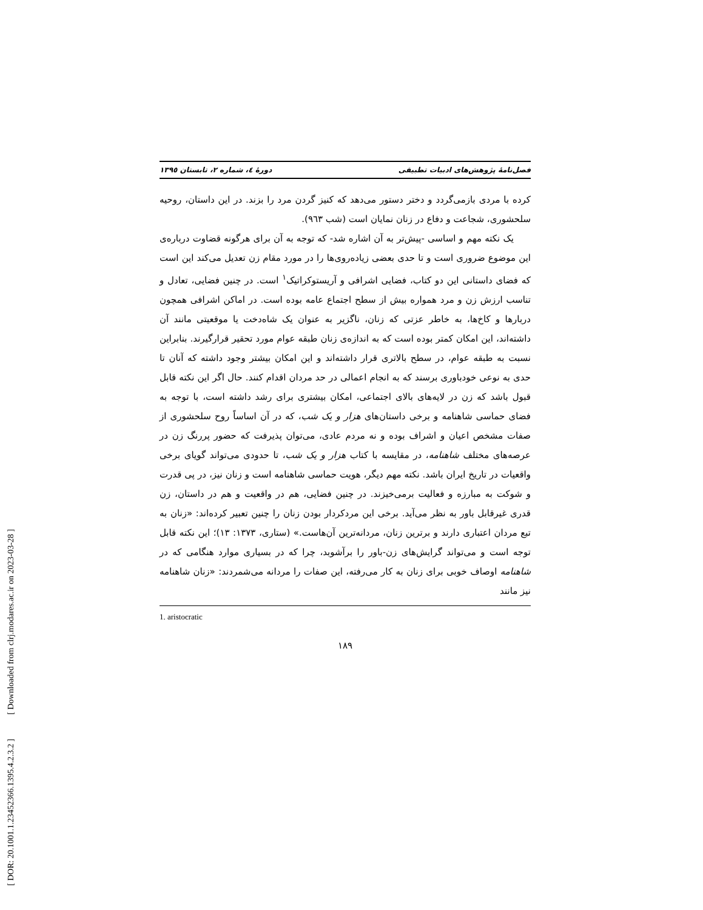[ DOR: 20.1001.1.23452366.1395.4.2.3.2 ] [ Downloaded from clrj.modares.ac.ir on 2023-03-28 ]
فصل‌نامهٔ پژوهش‌های ادبیات تطبیقی دورهٔ ٤، شماره ٢، تابستان ١٣٩٥
کرده با مردی بازمی‌گردد و دختر دستور می‌دهد که کنیز گردن مرد را بزند. در این داستان، روحیه سلحشوری، شجاعت و دفاع در زنان نمایان است (شب ٩٦٣).
یک نکته مهم و اساسی -پیش‌تر به آن اشاره شد- که توجه به آن برای هرگونه قضاوت درباره‌ی این موضوع ضروری است و تا حدی بعضی زیاده‌روی‌ها را در مورد مقام زن تعدیل می‌کند این است که فضای داستانی این دو کتاب، فضایی اشرافی و آریستوکراتیک<sup>١</sup> است. در چنین فضایی، تعادل و تناسب ارزش زن و مرد همواره بیش از سطح اجتماع عامه بوده است. در اماکن اشرافی همچون دربارها و کاخ‌ها، به خاطر عزتی که زنان، ناگزیر به عنوان یک شاه‌دخت یا موقعیتی مانند آن داشته‌اند، این امکان کمتر بوده است که به اندازه‌ی زنان طبقه عوام مورد تحقیر قرارگیرند. بنابراین نسبت به طبقه عوام، در سطح بالاتری قرار داشته‌اند و این امکان بیشتر وجود داشته که آنان تا حدی به نوعی خودباوری برسند که به انجام اعمالی در حد مردان اقدام کنند. حال اگر این نکته قابل قبول باشد که زن در لایه‌های بالای اجتماعی، امکان بیشتری برای رشد داشته است، با توجه به فضای حماسی شاهنامه و برخی داستان‌های هزار و یک شب، که در آن اساساً روح سلحشوری از صفات مشخص اعیان و اشراف بوده و نه مردم عادی، می‌توان پذیرفت که حضور پررنگ زن در عرصه‌های مختلف شاهنامه، در مقایسه با کتاب هزار و یک شب، تا حدودی می‌تواند گویای برخی واقعیات در تاریخ ایران باشد. نکته مهم دیگر، هویت حماسی شاهنامه است و زنان نیز، در پی قدرت و شوکت به مبارزه و فعالیت برمی‌خیزند. در چنین فضایی، هم در واقعیت و هم در داستان، زن قدری غیرقابل باور به نظر می‌آید. برخی این مردکردار بودن زنان را چنین تعبیر کرده‌اند: «زنان به تبع مردان اعتباری دارند و برترین زنان، مردانه‌ترین آن‌هاست.» (ستاری، ١٣٧٣: ١٣)؛ این نکته قابل توجه است و می‌تواند گرایش‌های زن-باور را برآشوبد، چرا که در بسیاری موارد هنگامی که در شاهنامه اوصاف خوبی برای زنان به کار می‌رفته، این صفات را مردانه می‌شمردند: «زنان شاهنامه نیز مانند
1. aristocratic
١٨٩